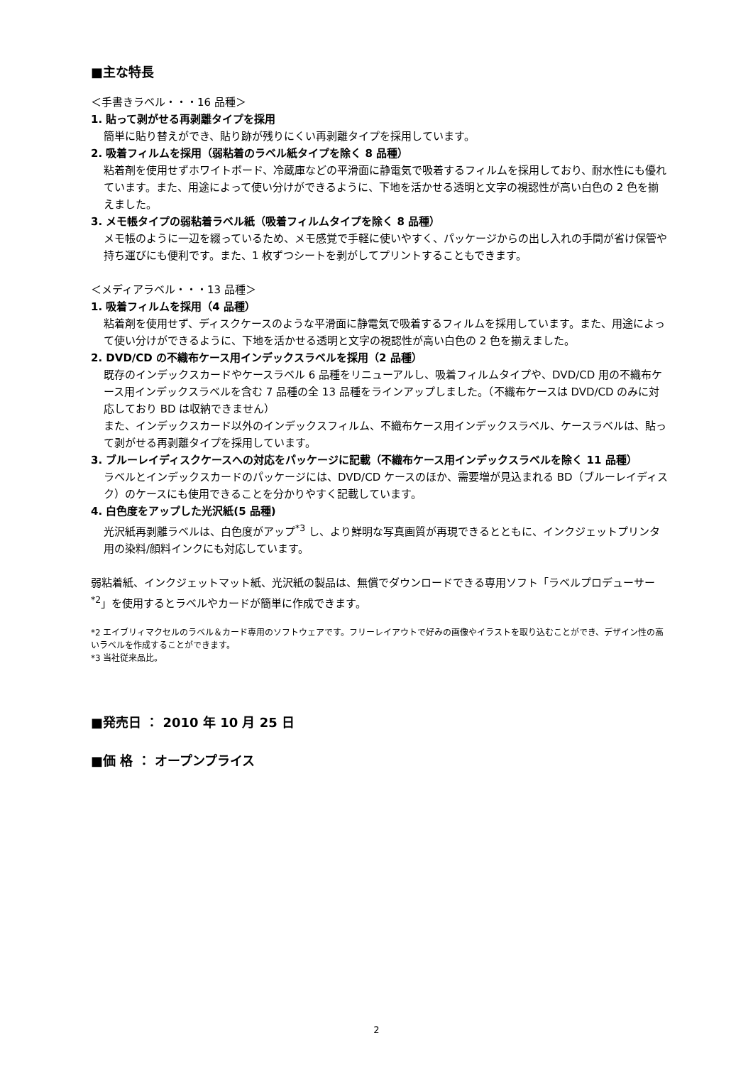■主な特長
＜手書きラベル・・・16 品種＞
1. 貼って剥がせる再剥離タイプを採用
簡単に貼り替えができ、貼り跡が残りにくい再剥離タイプを採用しています。
2. 吸着フィルムを採用（弱粘着のラベル紙タイプを除く 8 品種）
粘着剤を使用せずホワイトボード、冷蔵庫などの平滑面に静電気で吸着するフィルムを採用しており、耐水性にも優れています。また、用途によって使い分けができるように、下地を活かせる透明と文字の視認性が高い白色の 2 色を揃えました。
3. メモ帳タイプの弱粘着ラベル紙（吸着フィルムタイプを除く 8 品種）
メモ帳のように一辺を綴っているため、メモ感覚で手軽に使いやすく、パッケージからの出し入れの手間が省け保管や持ち運びにも便利です。また、1 枚ずつシートを剥がしてプリントすることもできます。
＜メディアラベル・・・13 品種＞
1. 吸着フィルムを採用（4 品種）
粘着剤を使用せず、ディスクケースのような平滑面に静電気で吸着するフィルムを採用しています。また、用途によって使い分けができるように、下地を活かせる透明と文字の視認性が高い白色の 2 色を揃えました。
2. DVD/CD の不織布ケース用インデックスラベルを採用（2 品種）
既存のインデックスカードやケースラベル 6 品種をリニューアルし、吸着フィルムタイプや、DVD/CD 用の不織布ケース用インデックスラベルを含む 7 品種の全 13 品種をラインアップしました。（不織布ケースは DVD/CD のみに対応しており BD は収納できません）
また、インデックスカード以外のインデックスフィルム、不織布ケース用インデックスラベル、ケースラベルは、貼って剥がせる再剥離タイプを採用しています。
3. ブルーレイディスクケースへの対応をパッケージに記載（不織布ケース用インデックスラベルを除く 11 品種）
ラベルとインデックスカードのパッケージには、DVD/CD ケースのほか、需要増が見込まれる BD（ブルーレイディスク）のケースにも使用できることを分かりやすく記載しています。
4. 白色度をアップした光沢紙(5 品種)
光沢紙再剥離ラベルは、白色度がアップ<sup>*3</sup> し、より鮮明な写真画質が再現できるとともに、インクジェットプリンタ用の染料/顔料インクにも対応しています。
弱粘着紙、インクジェットマット紙、光沢紙の製品は、無償でダウンロードできる専用ソフト「ラベルプロデューサー<sup>*2</sup>」を使用するとラベルやカードが簡単に作成できます。
*2 エイブリィマクセルのラベル＆カード専用のソフトウェアです。フリーレイアウトで好みの画像やイラストを取り込むことができ、デザイン性の高いラベルを作成することができます。
*3 当社従来品比。
■発売日 ： 2010 年 10 月 25 日
■価 格 ： オープンプライス
2